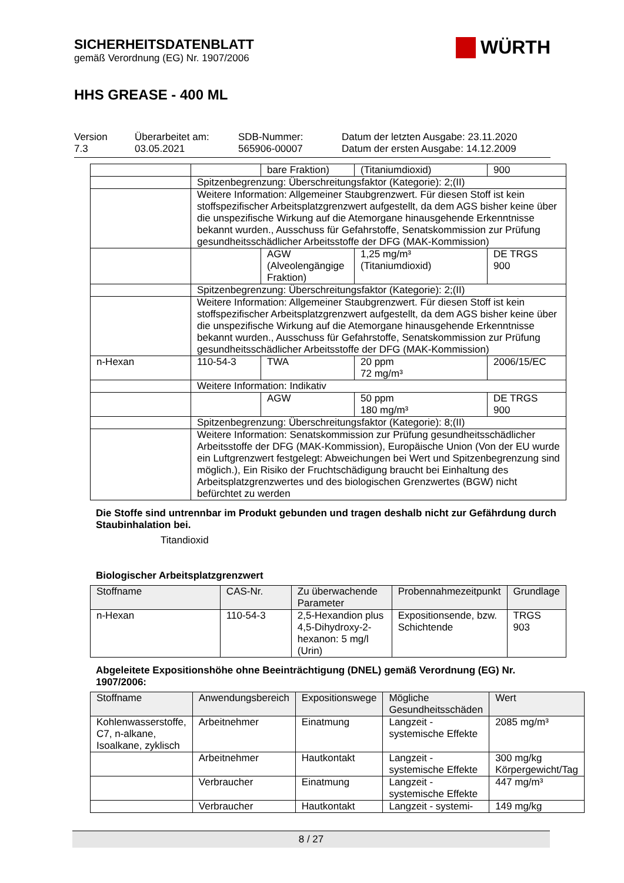SICHERHEITSDATENBLATT
gemäß Verordnung (EG) Nr. 1907/2006
WÜRTH
HHS GREASE - 400 ML
Version
7.3
Überarbeitet am:
03.05.2021
SDB-Nummer:
565906-00007
Datum der letzten Ausgabe: 23.11.2020
Datum der ersten Ausgabe: 14.12.2009
| | | bare Fraktion) | (Titaniumdioxid) | 900 |
| | Spitzenbegrenzung: Überschreitungsfaktor (Kategorie): 2;(II) | | | |
| | Weitere Information: Allgemeiner Staubgrenzwert. Für diesen Stoff ist kein stoffspezifischer Arbeitsplatzgrenzwert aufgestellt, da dem AGS bisher keine über die unspezifische Wirkung auf die Atemorgane hinausgehende Erkenntnisse bekannt wurden., Ausschuss für Gefahrstoffe, Senatskommission zur Prüfung gesundheitsschädlicher Arbeitsstoffe der DFG (MAK-Kommission) | | | |
| | | AGW (Alveolengängige Fraktion) | 1,25 mg/m³ (Titaniumdioxid) | DE TRGS 900 |
| | Spitzenbegrenzung: Überschreitungsfaktor (Kategorie): 2;(II) | | | |
| | Weitere Information: Allgemeiner Staubgrenzwert. Für diesen Stoff ist kein stoffspezifischer Arbeitsplatzgrenzwert aufgestellt, da dem AGS bisher keine über die unspezifische Wirkung auf die Atemorgane hinausgehende Erkenntnisse bekannt wurden., Ausschuss für Gefahrstoffe, Senatskommission zur Prüfung gesundheitsschädlicher Arbeitsstoffe der DFG (MAK-Kommission) | | | |
| n-Hexan | 110-54-3 | TWA | 20 ppm 72 mg/m³ | 2006/15/EC |
| | Weitere Information: Indikativ | | | |
| | | AGW | 50 ppm 180 mg/m³ | DE TRGS 900 |
| | Spitzenbegrenzung: Überschreitungsfaktor (Kategorie): 8;(II) | | | |
| | Weitere Information: Senatskommission zur Prüfung gesundheitsschädlicher Arbeitsstoffe der DFG (MAK-Kommission), Europäische Union (Von der EU wurde ein Luftgrenzwert festgelegt: Abweichungen bei Wert und Spitzenbegrenzung sind möglich.), Ein Risiko der Fruchtschädigung braucht bei Einhaltung des Arbeitsplatzgrenzwertes und des biologischen Grenzwertes (BGW) nicht befürchtet zu werden | | | |
Die Stoffe sind untrennbar im Produkt gebunden und tragen deshalb nicht zur Gefährdung durch Staubinhalation bei.
Titandioxid
Biologischer Arbeitsplatzgrenzwert
| Stoffname | CAS-Nr. | Zu überwachende Parameter | Probennahmezeitpunkt | Grundlage |
| --- | --- | --- | --- | --- |
| n-Hexan | 110-54-3 | 2,5-Hexandion plus 4,5-Dihydroxy-2-hexanon: 5 mg/l (Urin) | Expositionsende, bzw. Schichtende | TRGS 903 |
Abgeleitete Expositionshöhe ohne Beeinträchtigung (DNEL) gemäß Verordnung (EG) Nr. 1907/2006:
| Stoffname | Anwendungsbereich | Expositionswege | Mögliche Gesundheitsschäden | Wert |
| --- | --- | --- | --- | --- |
| Kohlenwasserstoffe, C7, n-alkane, Isoalkane, zyklisch | Arbeitnehmer | Einatmung | Langzeit - systemische Effekte | 2085 mg/m³ |
| | Arbeitnehmer | Hautkontakt | Langzeit - systemische Effekte | 300 mg/kg Körpergewicht/Tag |
| | Verbraucher | Einatmung | Langzeit - systemische Effekte | 447 mg/m³ |
| | Verbraucher | Hautkontakt | Langzeit - systemi- | 149 mg/kg |
8 / 27